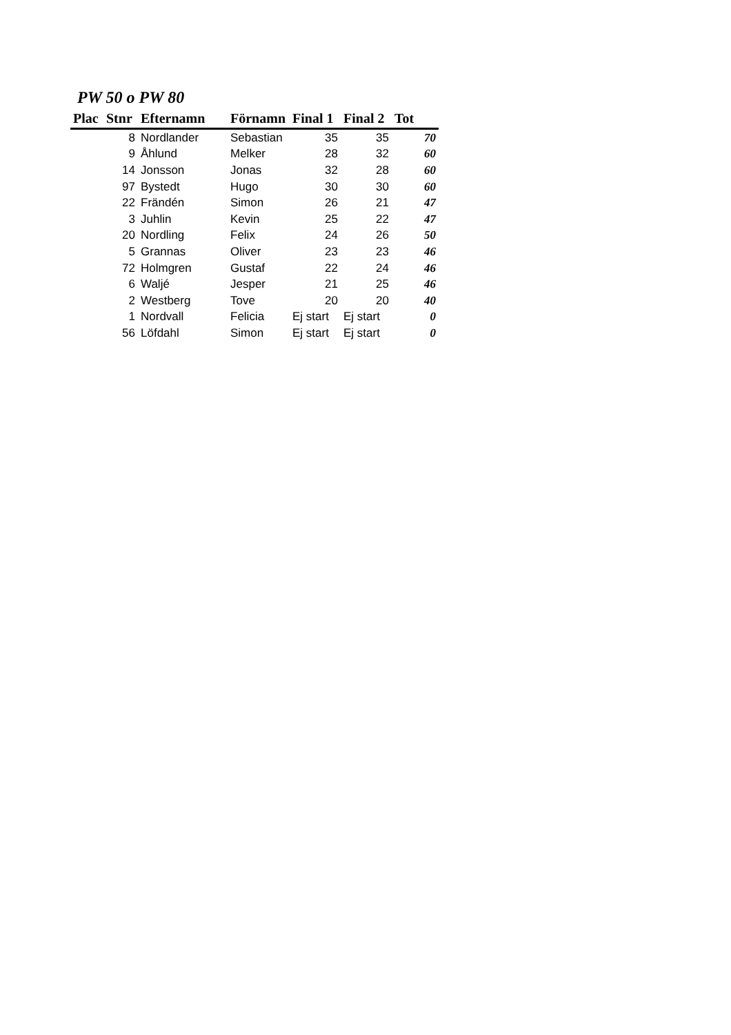PW 50 o PW 80
| Plac | Stnr | Efternamn | Förnamn | Final 1 | Final 2 | Tot |
| --- | --- | --- | --- | --- | --- | --- |
| | 8 | Nordlander | Sebastian | 35 | 35 | 70 |
| | 9 | Åhlund | Melker | 28 | 32 | 60 |
| | 14 | Jonsson | Jonas | 32 | 28 | 60 |
| | 97 | Bystedt | Hugo | 30 | 30 | 60 |
| | 22 | Frändén | Simon | 26 | 21 | 47 |
| | 3 | Juhlin | Kevin | 25 | 22 | 47 |
| | 20 | Nordling | Felix | 24 | 26 | 50 |
| | 5 | Grannas | Oliver | 23 | 23 | 46 |
| | 72 | Holmgren | Gustaf | 22 | 24 | 46 |
| | 6 | Waljé | Jesper | 21 | 25 | 46 |
| | 2 | Westberg | Tove | 20 | 20 | 40 |
| | 1 | Nordvall | Felicia | Ej start | Ej start | 0 |
| | 56 | Löfdahl | Simon | Ej start | Ej start | 0 |